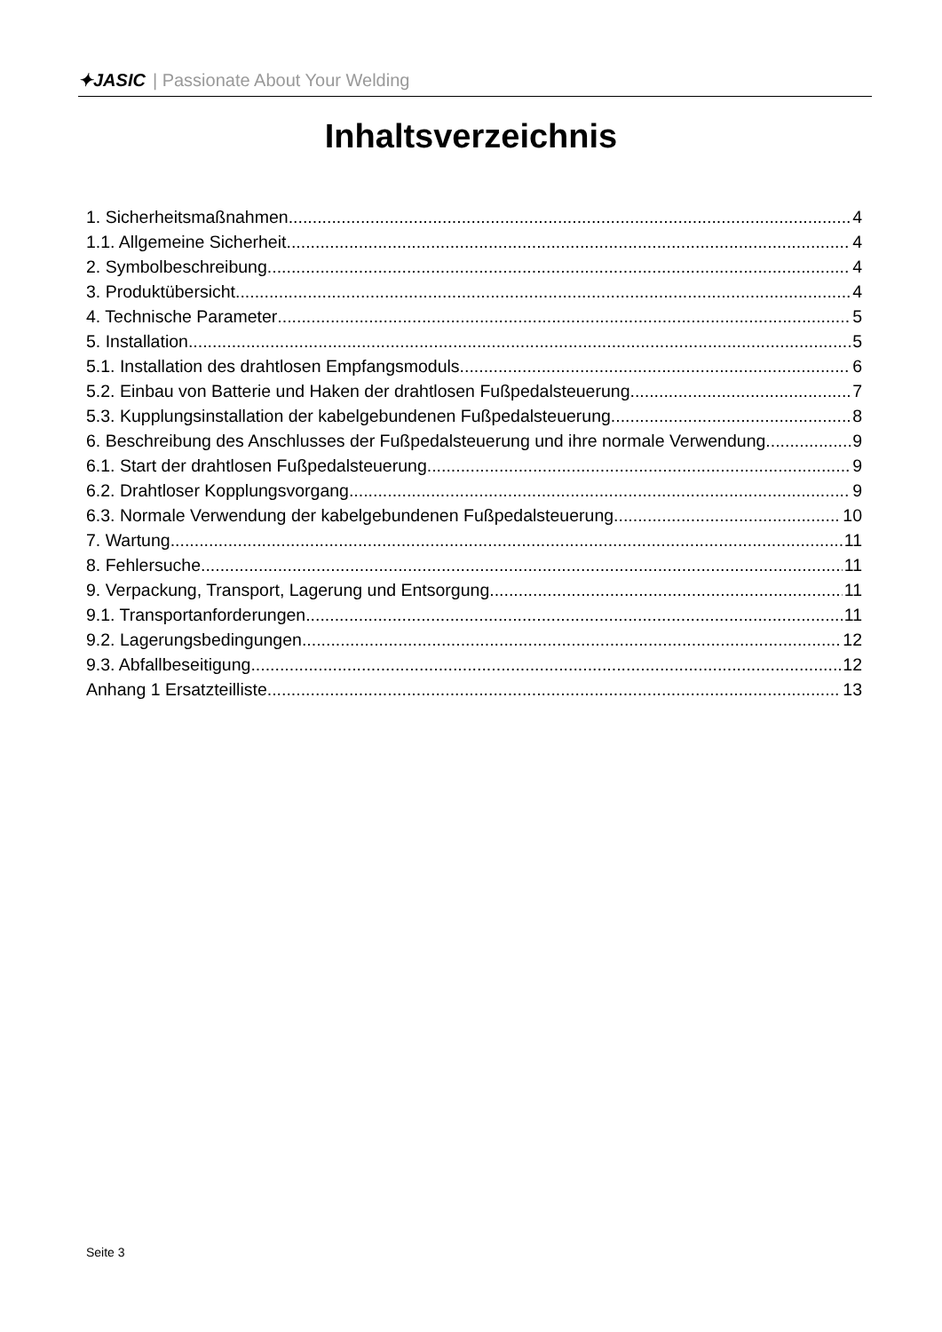✦JASIC | Passionate About Your Welding
Inhaltsverzeichnis
1. Sicherheitsmaßnahmen 4
1.1. Allgemeine Sicherheit 4
2. Symbolbeschreibung 4
3. Produktübersicht 4
4. Technische Parameter 5
5. Installation 5
5.1. Installation des drahtlosen Empfangsmoduls 6
5.2. Einbau von Batterie und Haken der drahtlosen Fußpedalsteuerung 7
5.3. Kupplungsinstallation der kabelgebundenen Fußpedalsteuerung 8
6. Beschreibung des Anschlusses der Fußpedalsteuerung und ihre normale Verwendung 9
6.1. Start der drahtlosen Fußpedalsteuerung 9
6.2. Drahtloser Kopplungsvorgang 9
6.3. Normale Verwendung der kabelgebundenen Fußpedalsteuerung 10
7. Wartung 11
8. Fehlersuche 11
9. Verpackung, Transport, Lagerung und Entsorgung 11
9.1. Transportanforderungen 11
9.2. Lagerungsbedingungen 12
9.3. Abfallbeseitigung 12
Anhang 1 Ersatzteilliste 13
Seite 3